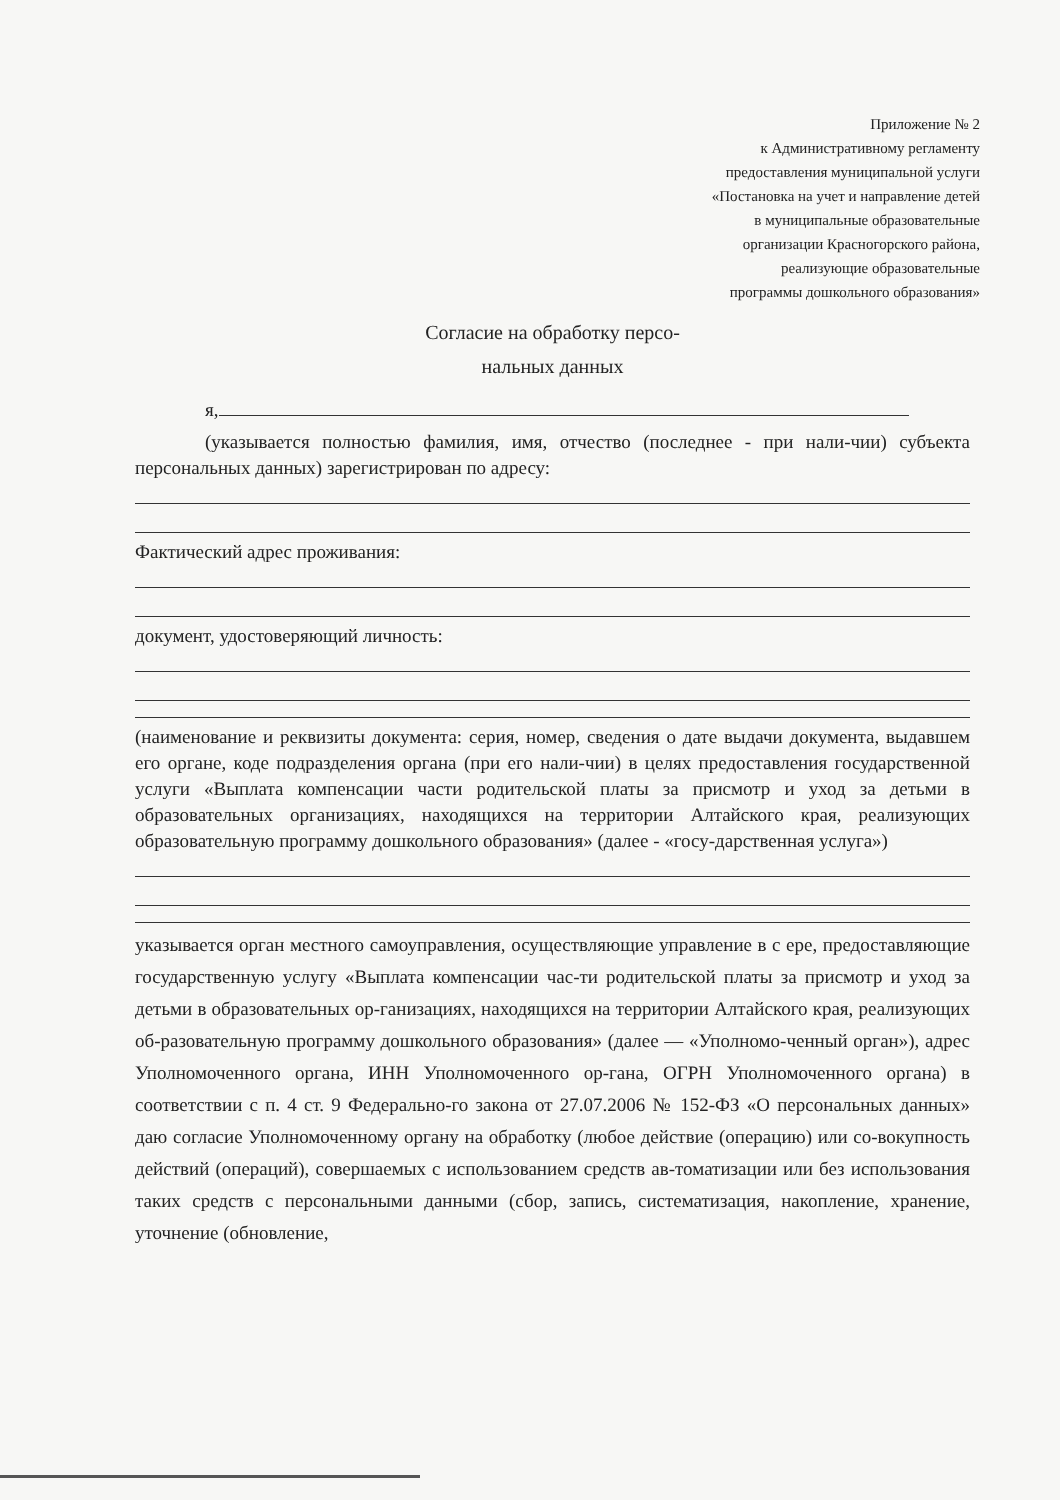Приложение № 2
к Административному регламенту
предоставления муниципальной услуги
«Постановка на учет и направление детей
в муниципальные образовательные
организации Красногорского района,
реализующие образовательные
программы дошкольного образования»
Согласие на обработку персо-
нальных данных
я,
(указывается полностью фамилия, имя, отчество (последнее - при нали-чии) субъекта персональных данных) зарегистрирован по адресу:
Фактический адрес проживания:
документ, удостоверяющий личность:
(наименование и реквизиты документа: серия, номер, сведения о дате выдачи документа, выдавшем его органе, коде подразделения органа (при его нали-чии) в целях предоставления государственной услуги «Выплата компенсации части родительской платы за присмотр и уход за детьми в образовательных организациях, находящихся на территории Алтайского края, реализующих образовательную программу дошкольного образования» (далее - «госу-дарственная услуга»)
указывается орган местного самоуправления, осуществляющие управление в с ере, предоставляющие государственную услугу «Выплата компенсации час-ти родительской платы за присмотр и уход за детьми в образовательных ор-ганизациях, находящихся на территории Алтайского края, реализующих об-разовательную программу дошкольного образования» (далее — «Уполномо-ченный орган»), адрес Уполномоченного органа, ИНН Уполномоченного ор-гана, ОГРН Уполномоченного органа) в соответствии с п. 4 ст. 9 Федерально-го закона от 27.07.2006 № 152-ФЗ «О персональных данных» даю согласие Уполномоченному органу на обработку (любое действие (операцию) или со-вокупность действий (операций), совершаемых с использованием средств ав-томатизации или без использования таких средств с персональными данными (сбор, запись, систематизация, накопление, хранение, уточнение (обновление,